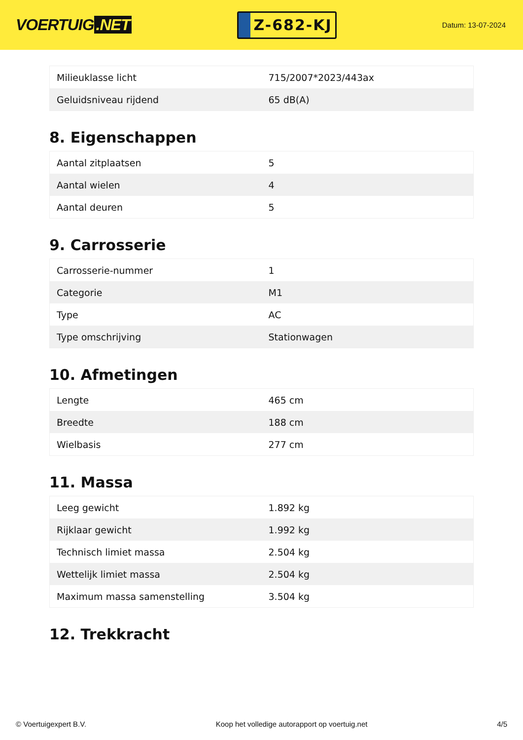VOERTUIG.NET
Z-682-KJ
Datum: 13-07-2024
| Milieuklasse licht | 715/2007*2023/443ax |
| Geluidsniveau rijdend | 65 dB(A) |
8. Eigenschappen
| Aantal zitplaatsen | 5 |
| Aantal wielen | 4 |
| Aantal deuren | 5 |
9. Carrosserie
| Carrosserie-nummer | 1 |
| Categorie | M1 |
| Type | AC |
| Type omschrijving | Stationwagen |
10. Afmetingen
| Lengte | 465 cm |
| Breedte | 188 cm |
| Wielbasis | 277 cm |
11. Massa
| Leeg gewicht | 1.892 kg |
| Rijklaar gewicht | 1.992 kg |
| Technisch limiet massa | 2.504 kg |
| Wettelijk limiet massa | 2.504 kg |
| Maximum massa samenstelling | 3.504 kg |
12. Trekkracht
© Voertuigexpert B.V. Koop het volledige autorapport op voertuig.net 4/5